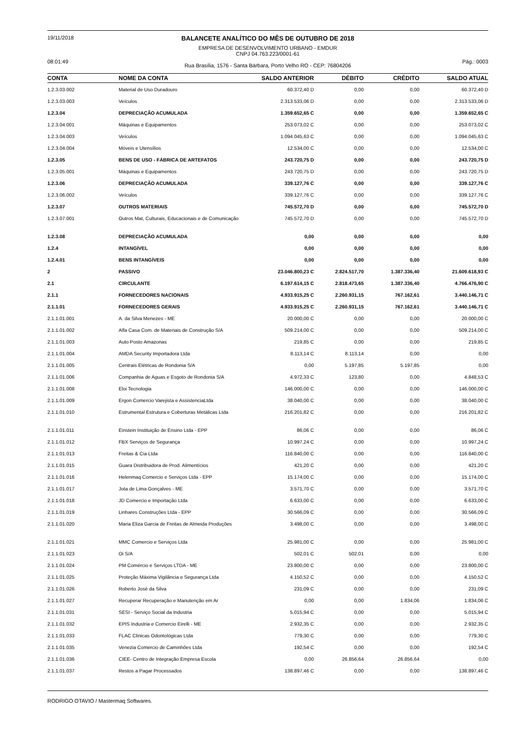19/11/2018
BALANCETE ANALÍTICO DO MÊS DE OUTUBRO DE 2018
EMPRESA DE DESENVOLVIMENTO URBANO - EMDUR
CNPJ 04.763.223/0001-61
08:01:49
Rua Brasília, 1576 - Santa Bárbara, Porto Velho RO - CEP: 76804206
Pág.: 0003
| CONTA | NOME DA CONTA | SALDO ANTERIOR | DÉBITO | CRÉDITO | SALDO ATUAL |
| --- | --- | --- | --- | --- | --- |
| 1.2.3.03.002 | Material de Uso Duradouro | 60.372,40 D | 0,00 | 0,00 | 60.372,40 D |
| 1.2.3.03.003 | Veículos | 2.313.533,06 D | 0,00 | 0,00 | 2.313.533,06 D |
| 1.2.3.04 | DEPRECIAÇÃO ACUMULADA | 1.359.652,65 C | 0,00 | 0,00 | 1.359.652,65 C |
| 1.2.3.04.001 | Máquinas e Equipamentos | 253.073,02 C | 0,00 | 0,00 | 253.073,02 C |
| 1.2.3.04.003 | Veículos | 1.094.045,63 C | 0,00 | 0,00 | 1.094.045,63 C |
| 1.2.3.04.004 | Móveis e Utensílios | 12.534,00 C | 0,00 | 0,00 | 12.534,00 C |
| 1.2.3.05 | BENS DE USO - FÁBRICA DE ARTEFATOS | 243.720,75 D | 0,00 | 0,00 | 243.720,75 D |
| 1.2.3.05.001 | Máquinas e Equipamentos | 243.720,75 D | 0,00 | 0,00 | 243.720,75 D |
| 1.2.3.06 | DEPRECIAÇÃO ACUMULADA | 339.127,76 C | 0,00 | 0,00 | 339.127,76 C |
| 1.2.3.06.002 | Veículos | 339.127,76 C | 0,00 | 0,00 | 339.127,76 C |
| 1.2.3.07 | OUTROS MATERIAIS | 745.572,70 D | 0,00 | 0,00 | 745.572,70 D |
| 1.2.3.07.001 | Outros Mat, Culturais, Educacionais e de Comunicação | 745.572,70 D | 0,00 | 0,00 | 745.572,70 D |
| 1.2.3.08 | DEPRECIAÇÃO ACUMULADA | 0,00 | 0,00 | 0,00 | 0,00 |
| 1.2.4 | INTANGÍVEL | 0,00 | 0,00 | 0,00 | 0,00 |
| 1.2.4.01 | BENS INTANGÍVEIS | 0,00 | 0,00 | 0,00 | 0,00 |
| 2 | PASSIVO | 23.046.800,23 C | 2.824.517,70 | 1.387.336,40 | 21.609.618,93 C |
| 2.1 | CIRCULANTE | 6.197.614,15 C | 2.818.473,65 | 1.387.336,40 | 4.766.476,90 C |
| 2.1.1 | FORNECEDORES NACIONAIS | 4.933.915,25 C | 2.260.931,15 | 767.162,61 | 3.440.146,71 C |
| 2.1.1.01 | FORNECEDORES GERAIS | 4.933.915,25 C | 2.260.931,15 | 767.162,61 | 3.440.146,71 C |
| 2.1.1.01.001 | A. da Silva Menezes - ME | 20.000,00 C | 0,00 | 0,00 | 20.000,00 C |
| 2.1.1.01.002 | Alfa Casa Com. de Materiais de Construção S/A | 509.214,00 C | 0,00 | 0,00 | 509.214,00 C |
| 2.1.1.01.003 | Auto Posto Amazonas | 219,85 C | 0,00 | 0,00 | 219,85 C |
| 2.1.1.01.004 | AMDA Security Importadora Ltda | 8.113,14 C | 8.113,14 | 0,00 | 0,00 |
| 2.1.1.01.005 | Centrais Elétricas de Rondonia S/A | 0,00 | 5.197,85 | 5.197,85 | 0,00 |
| 2.1.1.01.006 | Companhia de Aguas e Esgoto de Rondonia S/A | 4.972,33 C | 123,80 | 0,00 | 4.848,53 C |
| 2.1.1.01.008 | Eloi Tecnologia | 146.000,00 C | 0,00 | 0,00 | 146.000,00 C |
| 2.1.1.01.009 | Ergon Comercio Varejista e AssistenciaLtda | 38.040,00 C | 0,00 | 0,00 | 38.040,00 C |
| 2.1.1.01.010 | Estrumental Estrutura e Coberturas Metálicas Ltda | 216.201,82 C | 0,00 | 0,00 | 216.201,82 C |
| 2.1.1.01.011 | Einstein Instituição de Ensino Ltda - EPP | 86,06 C | 0,00 | 0,00 | 86,06 C |
| 2.1.1.01.012 | FBX Serviços de Segurança | 10.997,24 C | 0,00 | 0,00 | 10.997,24 C |
| 2.1.1.01.013 | Freitas & Cia Ltda | 116.840,00 C | 0,00 | 0,00 | 116.840,00 C |
| 2.1.1.01.015 | Guara Distribuidora de Prod. Alimentícios | 421,20 C | 0,00 | 0,00 | 421,20 C |
| 2.1.1.01.016 | Helenmaq Comercio e Serviços Ltda - EPP | 15.174,00 C | 0,00 | 0,00 | 15.174,00 C |
| 2.1.1.01.017 | Jota de Lima Gonçalves - ME | 3.571,70 C | 0,00 | 0,00 | 3.571,70 C |
| 2.1.1.01.018 | JD Comercio e Importação Ltda | 6.633,00 C | 0,00 | 0,00 | 6.633,00 C |
| 2.1.1.01.019 | Linhares Construções Ltda - EPP | 30.566,09 C | 0,00 | 0,00 | 30.566,09 C |
| 2.1.1.01.020 | Maria Eliza Garcia de Freitas de Almeida Produções | 3.498,00 C | 0,00 | 0,00 | 3.498,00 C |
| 2.1.1.01.021 | MMC Comercio e Serviços Ltda | 25.981,00 C | 0,00 | 0,00 | 25.981,00 C |
| 2.1.1.01.023 | Oi S/A | 502,01 C | 502,01 | 0,00 | 0,00 |
| 2.1.1.01.024 | PM Comércio e Serviços LTDA - ME | 23.800,00 C | 0,00 | 0,00 | 23.800,00 C |
| 2.1.1.01.025 | Proteção Máxima Vigilância e Segurança Ltda | 4.150,52 C | 0,00 | 0,00 | 4.150,52 C |
| 2.1.1.01.026 | Roberto José da Silva | 231,09 C | 0,00 | 0,00 | 231,09 C |
| 2.1.1.01.027 | Recuperar Recuperação e Manutenção em Ar | 0,00 | 0,00 | 1.834,06 | 1.834,06 C |
| 2.1.1.01.031 | SESI - Serviço Social da Industria | 5.015,94 C | 0,00 | 0,00 | 5.015,94 C |
| 2.1.1.01.032 | EPIS Industria e Comercio Eirelli - ME | 2.932,35 C | 0,00 | 0,00 | 2.932,35 C |
| 2.1.1.01.033 | FLAC Clinicas Odontológicas Ltda | 779,30 C | 0,00 | 0,00 | 779,30 C |
| 2.1.1.01.035 | Venezia Comercio de Caminhões Ltda | 192,54 C | 0,00 | 0,00 | 192,54 C |
| 2.1.1.01.036 | CIEE- Centro de Integração Empresa Escola | 0,00 | 26.856,64 | 26.856,64 | 0,00 |
| 2.1.1.01.037 | Restos a Pagar Processados | 138.897,46 C | 0,00 | 0,00 | 138.897,46 C |
RODRIGO OTAVIO / Mastermaq Softwares.